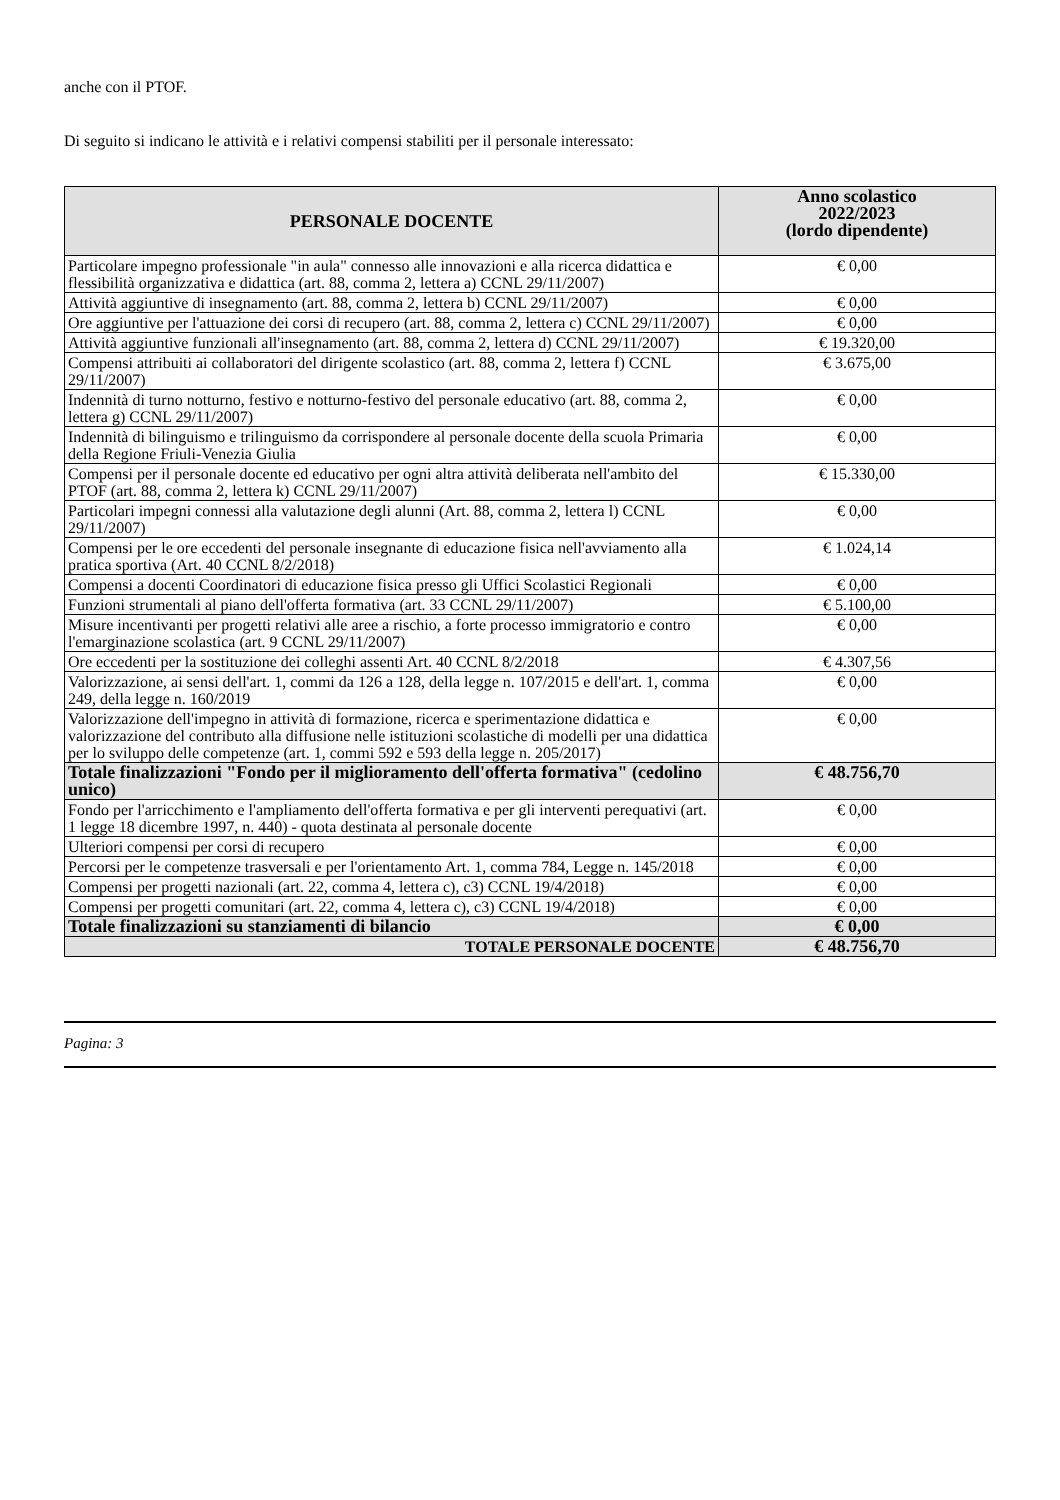anche con il PTOF.
Di seguito si indicano le attività e i relativi compensi stabiliti per il personale interessato:
| PERSONALE DOCENTE | Anno scolastico 2022/2023 (lordo dipendente) |
| --- | --- |
| Particolare impegno professionale "in aula" connesso alle innovazioni e alla ricerca didattica e flessibilità organizzativa e didattica (art. 88, comma 2, lettera a) CCNL 29/11/2007) | € 0,00 |
| Attività aggiuntive di insegnamento (art. 88, comma 2, lettera b) CCNL 29/11/2007) | € 0,00 |
| Ore aggiuntive per l'attuazione dei corsi di recupero (art. 88, comma 2, lettera c) CCNL 29/11/2007) | € 0,00 |
| Attività aggiuntive funzionali all'insegnamento (art. 88, comma 2, lettera d) CCNL 29/11/2007) | € 19.320,00 |
| Compensi attribuiti ai collaboratori del dirigente scolastico (art. 88, comma 2, lettera f) CCNL 29/11/2007) | € 3.675,00 |
| Indennità di turno notturno, festivo e notturno-festivo del personale educativo (art. 88, comma 2, lettera g) CCNL 29/11/2007) | € 0,00 |
| Indennità di bilinguismo e trilinguismo da corrispondere al personale docente della scuola Primaria della Regione Friuli-Venezia Giulia | € 0,00 |
| Compensi per il personale docente ed educativo per ogni altra attività deliberata nell'ambito del PTOF (art. 88, comma 2, lettera k) CCNL 29/11/2007) | € 15.330,00 |
| Particolari impegni connessi alla valutazione degli alunni (Art. 88, comma 2, lettera l) CCNL 29/11/2007) | € 0,00 |
| Compensi per le ore eccedenti del personale insegnante di educazione fisica nell'avviamento alla pratica sportiva (Art. 40 CCNL 8/2/2018) | € 1.024,14 |
| Compensi a docenti Coordinatori di educazione fisica presso gli Uffici Scolastici Regionali | € 0,00 |
| Funzioni strumentali al piano dell'offerta formativa (art. 33 CCNL 29/11/2007) | € 5.100,00 |
| Misure incentivanti per progetti relativi alle aree a rischio, a forte processo immigratorio e contro l'emarginazione scolastica (art. 9 CCNL 29/11/2007) | € 0,00 |
| Ore eccedenti per la sostituzione dei colleghi assenti Art. 40 CCNL 8/2/2018 | € 4.307,56 |
| Valorizzazione, ai sensi dell'art. 1, commi da 126 a 128, della legge n. 107/2015 e dell'art. 1, comma 249, della legge n. 160/2019 | € 0,00 |
| Valorizzazione dell'impegno in attività di formazione, ricerca e sperimentazione didattica e valorizzazione del contributo alla diffusione nelle istituzioni scolastiche di modelli per una didattica per lo sviluppo delle competenze (art. 1, commi 592 e 593 della legge n. 205/2017) | € 0,00 |
| Totale finalizzazioni "Fondo per il miglioramento dell'offerta formativa" (cedolino unico) | € 48.756,70 |
| Fondo per l'arricchimento e l'ampliamento dell'offerta formativa e per gli interventi perequativi (art. 1 legge 18 dicembre 1997, n. 440) - quota destinata al personale docente | € 0,00 |
| Ulteriori compensi per corsi di recupero | € 0,00 |
| Percorsi per le competenze trasversali e per l'orientamento Art. 1, comma 784, Legge n. 145/2018 | € 0,00 |
| Compensi per progetti nazionali (art. 22, comma 4, lettera c), c3) CCNL 19/4/2018) | € 0,00 |
| Compensi per progetti comunitari (art. 22, comma 4, lettera c), c3) CCNL 19/4/2018) | € 0,00 |
| Totale finalizzazioni su stanziamenti di bilancio | € 0,00 |
| TOTALE PERSONALE DOCENTE | € 48.756,70 |
Pagina: 3